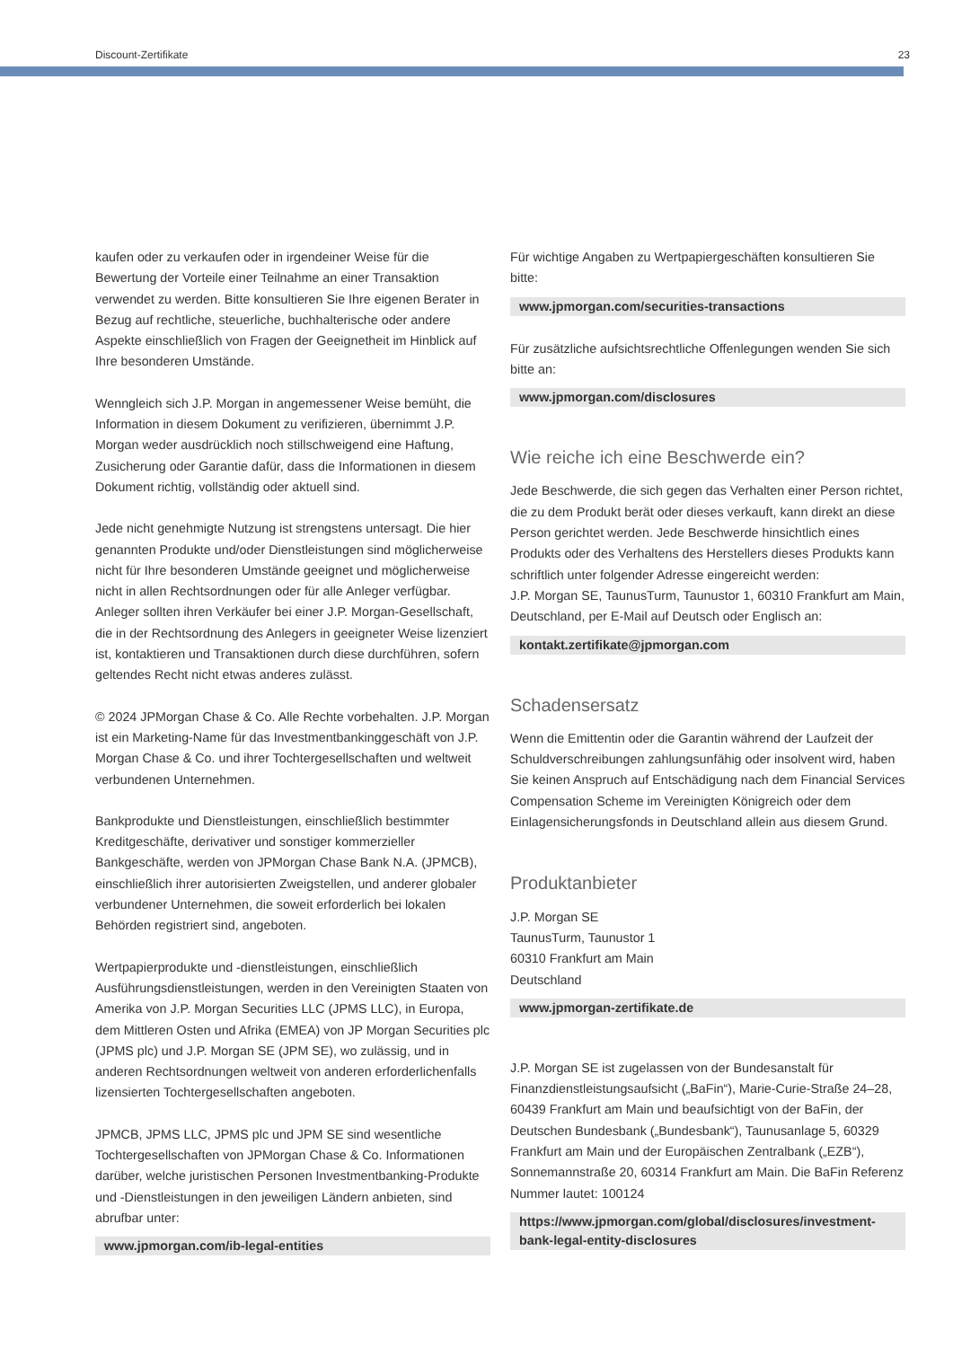Discount-Zertifikate 23
kaufen oder zu verkaufen oder in irgendeiner Weise für die Bewertung der Vorteile einer Teilnahme an einer Transaktion verwendet zu werden. Bitte konsultieren Sie Ihre eigenen Berater in Bezug auf rechtliche, steuerliche, buchhalterische oder andere Aspekte einschließlich von Fragen der Geeignetheit im Hinblick auf Ihre besonderen Umstände.
Wenngleich sich J.P. Morgan in angemessener Weise bemüht, die Information in diesem Dokument zu verifizieren, übernimmt J.P. Morgan weder ausdrücklich noch stillschweigend eine Haftung, Zusicherung oder Garantie dafür, dass die Informationen in diesem Dokument richtig, vollständig oder aktuell sind.
Jede nicht genehmigte Nutzung ist strengstens untersagt. Die hier genannten Produkte und/oder Dienstleistungen sind möglicherweise nicht für Ihre besonderen Umstände geeignet und möglicherweise nicht in allen Rechtsordnungen oder für alle Anleger verfügbar. Anleger sollten ihren Verkäufer bei einer J.P. Morgan-Gesellschaft, die in der Rechtsordnung des Anlegers in geeigneter Weise lizenziert ist, kontaktieren und Transaktionen durch diese durchführen, sofern geltendes Recht nicht etwas anderes zulässt.
© 2024 JPMorgan Chase & Co. Alle Rechte vorbehalten. J.P. Morgan ist ein Marketing-Name für das Investmentbankinggeschäft von J.P. Morgan Chase & Co. und ihrer Tochtergesellschaften und weltweit verbundenen Unternehmen.
Bankprodukte und Dienstleistungen, einschließlich bestimmter Kreditgeschäfte, derivativer und sonstiger kommerzieller Bankgeschäfte, werden von JPMorgan Chase Bank N.A. (JPMCB), einschließlich ihrer autorisierten Zweigstellen, und anderer globaler verbundener Unternehmen, die soweit erforderlich bei lokalen Behörden registriert sind, angeboten.
Wertpapierprodukte und -dienstleistungen, einschließlich Ausführungsdienstleistungen, werden in den Vereinigten Staaten von Amerika von J.P. Morgan Securities LLC (JPMS LLC), in Europa, dem Mittleren Osten und Afrika (EMEA) von JP Morgan Securities plc (JPMS plc) und J.P. Morgan SE (JPM SE), wo zulässig, und in anderen Rechtsordnungen weltweit von anderen erforderlichenfalls lizensierten Tochtergesellschaften angeboten.
JPMCB, JPMS LLC, JPMS plc und JPM SE sind wesentliche Tochtergesellschaften von JPMorgan Chase & Co. Informationen darüber, welche juristischen Personen Investmentbanking-Produkte und -Dienstleistungen in den jeweiligen Ländern anbieten, sind abrufbar unter:
www.jpmorgan.com/ib-legal-entities
Für wichtige Angaben zu Wertpapiergeschäften konsultieren Sie bitte:
www.jpmorgan.com/securities-transactions
Für zusätzliche aufsichtsrechtliche Offenlegungen wenden Sie sich bitte an:
www.jpmorgan.com/disclosures
Wie reiche ich eine Beschwerde ein?
Jede Beschwerde, die sich gegen das Verhalten einer Person richtet, die zu dem Produkt berät oder dieses verkauft, kann direkt an diese Person gerichtet werden. Jede Beschwerde hinsichtlich eines Produkts oder des Verhaltens des Herstellers dieses Produkts kann schriftlich unter folgender Adresse eingereicht werden:
J.P. Morgan SE, TaunusTurm, Taunustor 1, 60310 Frankfurt am Main, Deutschland, per E-Mail auf Deutsch oder Englisch an:
kontakt.zertifikate@jpmorgan.com
Schadensersatz
Wenn die Emittentin oder die Garantin während der Laufzeit der Schuldverschreibungen zahlungsunfähig oder insolvent wird, haben Sie keinen Anspruch auf Entschädigung nach dem Financial Services Compensation Scheme im Vereinigten Königreich oder dem Einlagensicherungsfonds in Deutschland allein aus diesem Grund.
Produktanbieter
J.P. Morgan SE
TaunusTurm, Taunustor 1
60310 Frankfurt am Main
Deutschland
www.jpmorgan-zertifikate.de
J.P. Morgan SE ist zugelassen von der Bundesanstalt für Finanzdienstleistungsaufsicht („BaFin“), Marie-Curie-Straße 24–28, 60439 Frankfurt am Main und beaufsichtigt von der BaFin, der Deutschen Bundesbank („Bundesbank“), Taunusanlage 5, 60329 Frankfurt am Main und der Europäischen Zentralbank („EZB“), Sonnemannstraße 20, 60314 Frankfurt am Main. Die BaFin Referenz Nummer lautet: 100124
https://www.jpmorgan.com/global/disclosures/investment-bank-legal-entity-disclosures